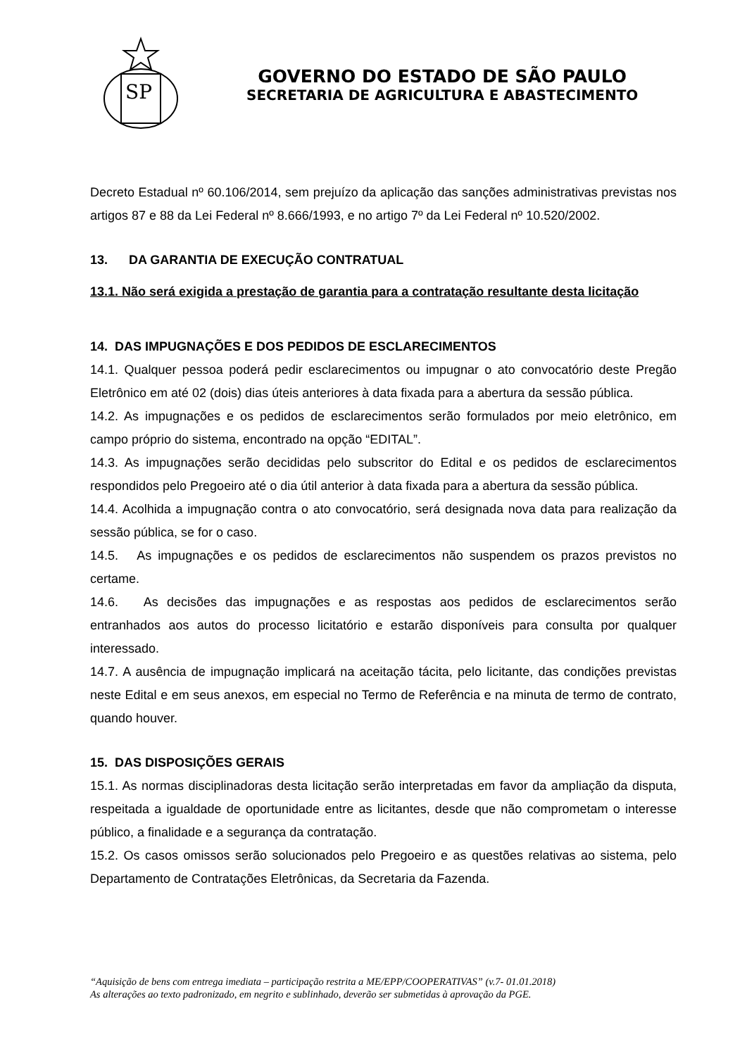SP
GOVERNO DO ESTADO DE SÃO PAULO
SECRETARIA DE AGRICULTURA E ABASTECIMENTO
Decreto Estadual nº 60.106/2014, sem prejuízo da aplicação das sanções administrativas previstas nos artigos 87 e 88 da Lei Federal nº 8.666/1993, e no artigo 7º da Lei Federal nº 10.520/2002.
13. DA GARANTIA DE EXECUÇÃO CONTRATUAL
13.1. Não será exigida a prestação de garantia para a contratação resultante desta licitação
14. DAS IMPUGNAÇÕES E DOS PEDIDOS DE ESCLARECIMENTOS
14.1. Qualquer pessoa poderá pedir esclarecimentos ou impugnar o ato convocatório deste Pregão Eletrônico em até 02 (dois) dias úteis anteriores à data fixada para a abertura da sessão pública.
14.2. As impugnações e os pedidos de esclarecimentos serão formulados por meio eletrônico, em campo próprio do sistema, encontrado na opção “EDITAL”.
14.3. As impugnações serão decididas pelo subscritor do Edital e os pedidos de esclarecimentos respondidos pelo Pregoeiro até o dia útil anterior à data fixada para a abertura da sessão pública.
14.4. Acolhida a impugnação contra o ato convocatório, será designada nova data para realização da sessão pública, se for o caso.
14.5. As impugnações e os pedidos de esclarecimentos não suspendem os prazos previstos no certame.
14.6. As decisões das impugnações e as respostas aos pedidos de esclarecimentos serão entranhados aos autos do processo licitatório e estarão disponíveis para consulta por qualquer interessado.
14.7. A ausência de impugnação implicará na aceitação tácita, pelo licitante, das condições previstas neste Edital e em seus anexos, em especial no Termo de Referência e na minuta de termo de contrato, quando houver.
15. DAS DISPOSIÇÕES GERAIS
15.1. As normas disciplinadoras desta licitação serão interpretadas em favor da ampliação da disputa, respeitada a igualdade de oportunidade entre as licitantes, desde que não comprometam o interesse público, a finalidade e a segurança da contratação.
15.2. Os casos omissos serão solucionados pelo Pregoeiro e as questões relativas ao sistema, pelo Departamento de Contratações Eletrônicas, da Secretaria da Fazenda.
“Aquisição de bens com entrega imediata – participação restrita a ME/EPP/COOPERATIVAS” (v.7- 01.01.2018)
As alterações ao texto padronizado, em negrito e sublinhado, deverão ser submetidas à aprovação da PGE.